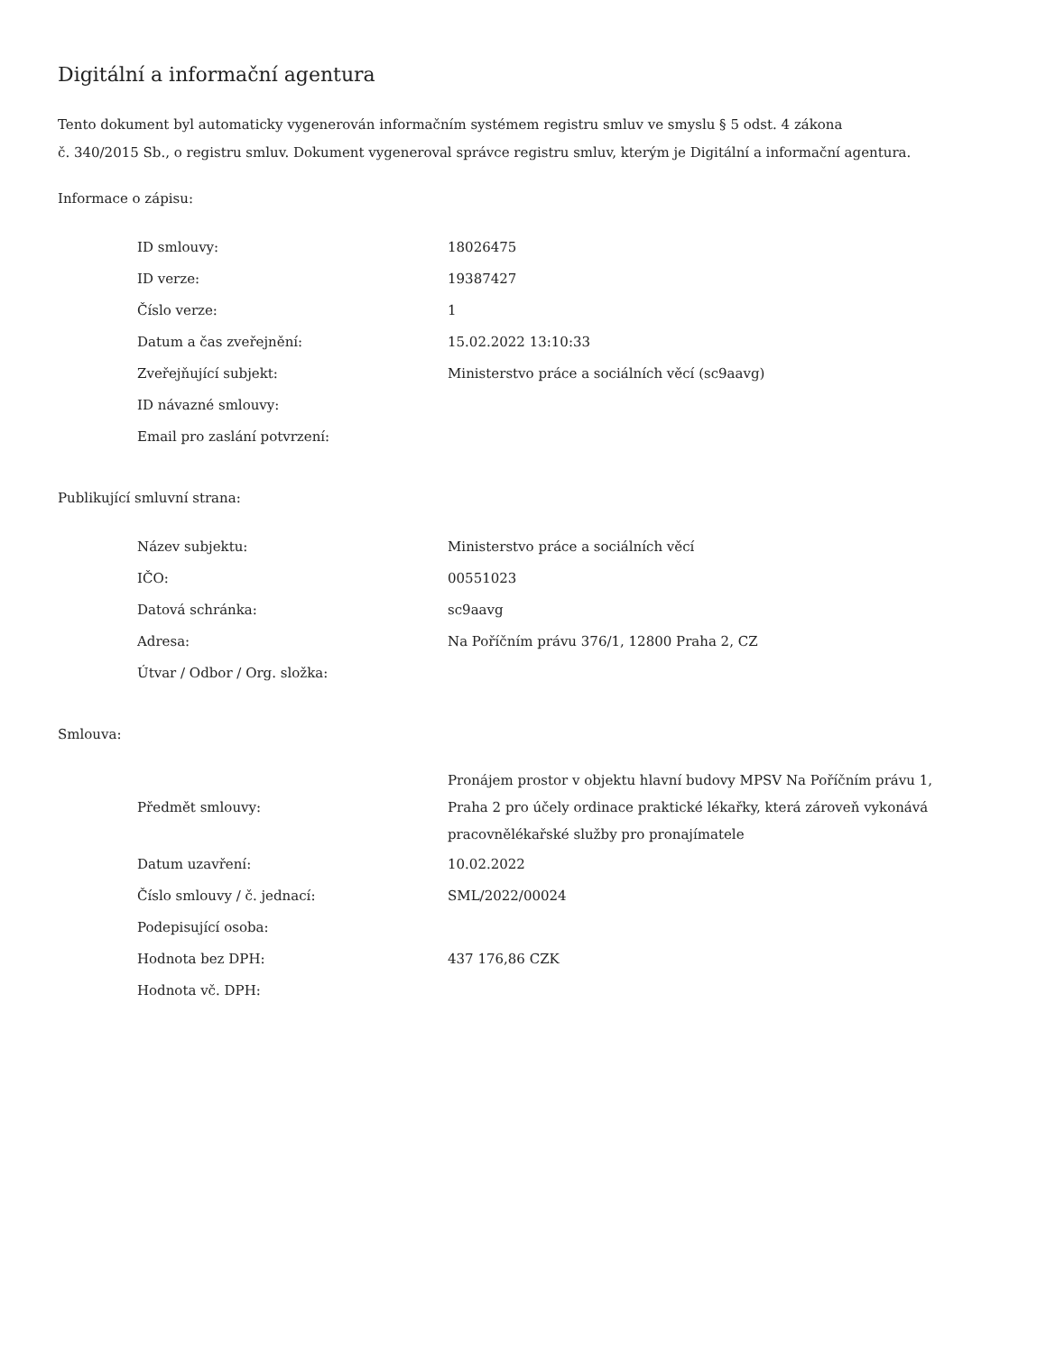Digitální a informační agentura
Tento dokument byl automaticky vygenerován informačním systémem registru smluv ve smyslu § 5 odst. 4 zákona
č. 340/2015 Sb., o registru smluv. Dokument vygeneroval správce registru smluv, kterým je Digitální a informační agentura.
Informace o zápisu:
| ID smlouvy: | 18026475 |
| ID verze: | 19387427 |
| Číslo verze: | 1 |
| Datum a čas zveřejnění: | 15.02.2022 13:10:33 |
| Zveřejňující subjekt: | Ministerstvo práce a sociálních věcí (sc9aavg) |
| ID návazné smlouvy: | |
| Email pro zaslání potvrzení: | |
Publikující smluvní strana:
| Název subjektu: | Ministerstvo práce a sociálních věcí |
| IČO: | 00551023 |
| Datová schránka: | sc9aavg |
| Adresa: | Na Poříčním právu 376/1, 12800 Praha 2, CZ |
| Útvar / Odbor / Org. složka: | |
Smlouva:
| Předmět smlouvy: | Pronájem prostor v objektu hlavní budovy MPSV Na Poříčním právu 1, Praha 2 pro účely ordinace praktické lékařky, která zároveň vykonává pracovnělékařské služby pro pronajímatele |
| Datum uzavření: | 10.02.2022 |
| Číslo smlouvy / č. jednací: | SML/2022/00024 |
| Podepisující osoba: | |
| Hodnota bez DPH: | 437 176,86 CZK |
| Hodnota vč. DPH: | |